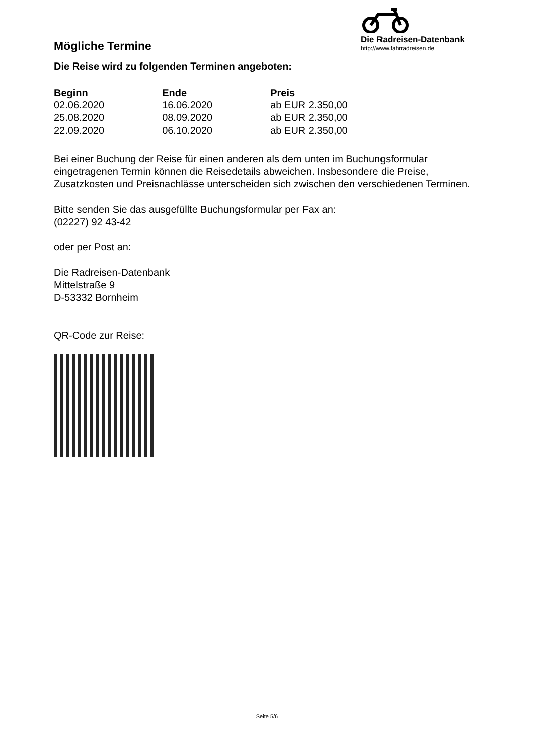Mögliche Termine
Die Radreisen-Datenbank
http://www.fahrradreisen.de
Die Reise wird zu folgenden Terminen angeboten:
| Beginn | Ende | Preis |
| --- | --- | --- |
| 02.06.2020 | 16.06.2020 | ab EUR 2.350,00 |
| 25.08.2020 | 08.09.2020 | ab EUR 2.350,00 |
| 22.09.2020 | 06.10.2020 | ab EUR 2.350,00 |
Bei einer Buchung der Reise für einen anderen als dem unten im Buchungsformular eingetragenen Termin können die Reisedetails abweichen. Insbesondere die Preise, Zusatzkosten und Preisnachlässe unterscheiden sich zwischen den verschiedenen Terminen.
Bitte senden Sie das ausgefüllte Buchungsformular per Fax an:
(02227) 92 43-42
oder per Post an:
Die Radreisen-Datenbank
Mittelstraße 9
D-53332 Bornheim
QR-Code zur Reise:
Seite 5/6